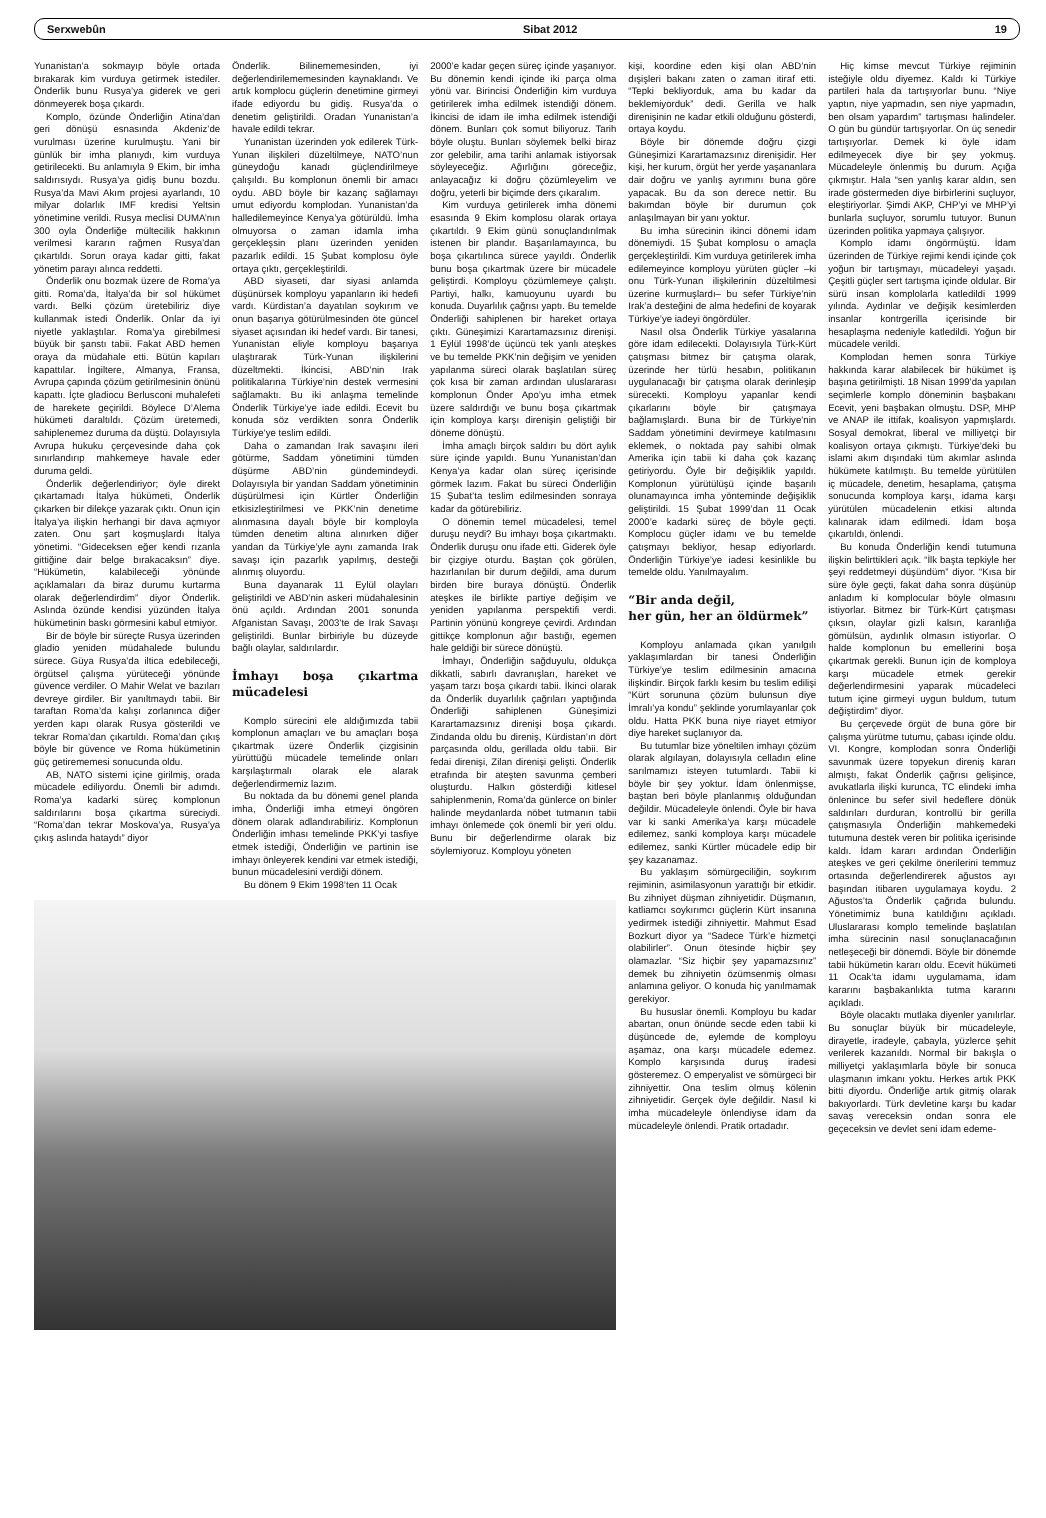Serxwebûn Sibat 2012 19
Yunanistan’a sokmayıp böyle ortada bırakarak kim vurduya getirmek istediler. Önderlik bunu Rusya’ya giderek ve geri dönmeyerek boşa çıkardı.
Komplo, özünde Önderliğin Atina’dan geri dönüşü esnasında Akdeniz’de vurulması üzerine kurulmuştu. Yani bir günlük bir imha planıydı, kim vurduya getirilecekti. Bu anlamıyla 9 Ekim, bir imha saldırısıydı. Rusya’ya gidiş bunu bozdu. Rusya’da Mavi Akım projesi ayarlandı, 10 milyar dolarlık IMF kredisi Yeltsin yönetimine verildi. Rusya meclisi DUMA’nın 300 oyla Önderliğe mültecilik hakkının verilmesi kararın rağmen Rusya’dan çıkartıldı. Sorun oraya kadar gitti, fakat yönetim parayı alınca reddetti.
Önderlik onu bozmak üzere de Roma’ya gitti. Roma’da, İtalya’da bir sol hükümet vardı. Belki çözüm üretebiliriz diye kullanmak istedi Önderlik. Onlar da iyi niyetle yaklaştılar. Roma’ya girebilmesi büyük bir şanstı tabii. Fakat ABD hemen oraya da müdahale etti. Bütün kapıları kapattılar. İngiltere, Almanya, Fransa, Avrupa çapında çözüm getirilmesinin önünü kapattı. İçte gladiocu Berlusconi muhalefeti de harekete geçirildi. Böylece D’Alema hükümeti daraltıldı. Çözüm üretemedi, sahiplenemez duruma da düştü. Dolayısıyla Avrupa hukuku çerçevesinde daha çok sınırlandırıp mahkemeye havale eder duruma geldi.
Önderlik değerlendiriyor; öyle direkt çıkartamadı İtalya hükümeti, Önderlik çıkarken bir dilekçe yazarak çıktı. Onun için İtalya’ya ilişkin herhangi bir dava açmıyor zaten. Onu şart koşmuşlardı İtalya yönetimi. “Gideceksen eğer kendi rızanla gittiğine dair belge bırakacaksın” diye. “Hükümetin, kalabileceği yönünde açıklamaları da biraz durumu kurtarma olarak değerlendirdim” diyor Önderlik. Aslında özünde kendisi yüzünden İtalya hükümetinin baskı görmesini kabul etmiyor.
Bir de böyle bir süreçte Rusya üzerinden gladio yeniden müdahalede bulundu sürece. Güya Rusya’da iltica edebileceği, örgütsel çalışma yürüteceği yönünde güvence verdiler. O Mahir Welat ve bazıları devreye girdiler. Bir yanıltmaydı tabii. Bir taraftan Roma’da kalışı zorlanınca diğer yerden kapı olarak Rusya gösterildi ve tekrar Roma’dan çıkartıldı. Roma’dan çıkış böyle bir güvence ve Roma hükümetinin güç getirememesi sonucunda oldu.
AB, NATO sistemi içine girilmiş, orada mücadele ediliyordu. Önemli bir adımdı. Roma’ya kadarki süreç komplonun saldırılarını boşa çıkartma süreciydi. “Roma’dan tekrar Moskova’ya, Rusya’ya çıkış aslında hataydı” diyor
Önderlik. Bilinememesinden, iyi değerlendirilememesinden kaynaklandı. Ve artık komplocu güçlerin denetimine girmeyi ifade ediyordu bu gidiş. Rusya’da o denetim geliştirildi. Oradan Yunanistan’a havale edildi tekrar.
Yunanistan üzerinden yok edilerek Türk-Yunan ilişkileri düzeltilmeye, NATO’nun güneydoğu kanadı güçlendirilmeye çalışıldı. Bu komplonun önemli bir amacı oydu. ABD böyle bir kazanç sağlamayı umut ediyordu komplodan. Yunanistan’da halledilemeyince Kenya’ya götürüldü. İmha olmuyorsa o zaman idamla imha gerçekleşsin planı üzerinden yeniden pazarlık edildi. 15 Şubat komplosu öyle ortaya çıktı, gerçekleştirildi.
ABD siyaseti, dar siyasi anlamda düşünürsek komployu yapanların iki hedefi vardı. Kürdistan’a dayatılan soykırım ve onun başarıya götürülmesinden öte güncel siyaset açısından iki hedef vardı. Bir tanesi, Yunanistan eliyle komployu başarıya ulaştırarak Türk-Yunan ilişkilerini düzeltmekti. İkincisi, ABD’nin Irak politikalarına Türkiye’nin destek vermesini sağlamaktı. Bu iki anlaşma temelinde Önderlik Türkiye’ye iade edildi. Ecevit bu konuda söz verdikten sonra Önderlik Türkiye’ye teslim edildi.
Daha o zamandan Irak savaşını ileri götürme, Saddam yönetimini tümden düşürme ABD’nin gündemindeydi. Dolayısıyla bir yandan Saddam yönetiminin düşürülmesi için Kürtler Önderliğin etkisizleştirilmesi ve PKK’nin denetime alınmasına dayalı böyle bir komployla tümden denetim altına alınırken diğer yandan da Türkiye’yle aynı zamanda Irak savaşı için pazarlık yapılmış, desteği alınmış oluyordu.
Buna dayanarak 11 Eylül olayları geliştirildi ve ABD’nin askeri müdahalesinin önü açıldı. Ardından 2001 sonunda Afganistan Savaşı, 2003’te de Irak Savaşı geliştirildi. Bunlar birbiriyle bu düzeyde bağlı olaylar, saldırılardır.
İmhayı boşa çıkartma mücadelesi
Komplo sürecini ele aldığımızda tabii komplonun amaçları ve bu amaçları boşa çıkartmak üzere Önderlik çizgisinin yürüttüğü mücadele temelinde onları karşılaştırmalı olarak ele alarak değerlendirmemiz lazım.
Bu noktada da bu dönemi genel planda imha, Önderliği imha etmeyi öngören dönem olarak adlandırabiliriz. Komplonun Önderliğin imhası temelinde PKK’yi tasfiye etmek istediği, Önderliğin ve partinin ise imhayı önleyerek kendini var etmek istediği, bunun mücadelesini verdiği dönem.
Bu dönem 9 Ekim 1998’ten 11 Ocak
2000’e kadar geçen süreç içinde yaşanıyor. Bu dönemin kendi içinde iki parça olma yönü var. Birincisi Önderliğin kim vurduya getirilerek imha edilmek istendiği dönem. İkincisi de idam ile imha edilmek istendiği dönem. Bunları çok somut biliyoruz. Tarih böyle oluştu. Bunları söylemek belki biraz zor gelebilir, ama tarihi anlamak istiyorsak söyleyeceğiz. Ağırlığını göreceğiz, anlayacağız ki doğru çözümleyelim ve doğru, yeterli bir biçimde ders çıkaralım.
Kim vurduya getirilerek imha dönemi esasında 9 Ekim komplosu olarak ortaya çıkartıldı. 9 Ekim günü sonuçlandırılmak istenen bir plandır. Başarılamayınca, bu boşa çıkartılınca sürece yayıldı. Önderlik bunu boşa çıkartmak üzere bir mücadele geliştirdi. Komployu çözümlemeye çalıştı. Partiyi, halkı, kamuoyunu uyardı bu konuda. Duyarlılık çağrısı yaptı. Bu temelde Önderliği sahiplenen bir hareket ortaya çıktı. Güneşimizi Karartamazsınız direnişi. 1 Eylül 1998’de üçüncü tek yanlı ateşkes ve bu temelde PKK’nin değişim ve yeniden yapılanma süreci olarak başlatılan süreç çok kısa bir zaman ardından uluslararası komplonun Önder Apo’yu imha etmek üzere saldırdığı ve bunu boşa çıkartmak için komploya karşı direnişin geliştiği bir döneme dönüştü.
İmha amaçlı birçok saldırı bu dört aylık süre içinde yapıldı. Bunu Yunanistan’dan Kenya’ya kadar olan süreç içerisinde görmek lazım. Fakat bu süreci Önderliğin 15 Şubat’ta teslim edilmesinden sonraya kadar da götürebiliriz.
O dönemin temel mücadelesi, temel duruşu neydi? Bu imhayı boşa çıkartmaktı. Önderlik duruşu onu ifade etti. Giderek öyle bir çizgiye oturdu. Baştan çok görülen, hazırlanılan bir durum değildi, ama durum birden bire buraya dönüştü. Önderlik ateşkes ile birlikte partiye değişim ve yeniden yapılanma perspektifi verdi. Partinin yönünü kongreye çevirdi. Ardından gittikçe komplonun ağır bastığı, egemen hale geldiği bir sürece dönüştü.
İmhayı, Önderliğin sağduyulu, oldukça dikkatli, sabırlı davranışları, hareket ve yaşam tarzı boşa çıkardı tabii. İkinci olarak da Önderlik duyarlılık çağrıları yaptığında Önderliği sahiplenen Güneşimizi Karartamazsınız direnişi boşa çıkardı. Zindanda oldu bu direniş, Kürdistan’ın dört parçasında oldu, gerillada oldu tabii. Bir fedai direnişi, Zilan direnişi gelişti. Önderlik etrafında bir ateşten savunma çemberi oluşturdu. Halkın gösterdiği kitlesel sahiplenmenin, Roma’da günlerce on binler halinde meydanlarda nöbet tutmanın tabii imhayı önlemede çok önemli bir yeri oldu. Bunu bir değerlendirme olarak biz söylemiyoruz. Komployu yöneten
kişi, koordine eden kişi olan ABD’nin dışişleri bakanı zaten o zaman itiraf etti. “Tepki bekliyorduk, ama bu kadar da beklemiyorduk” dedi. Gerilla ve halk direnişinin ne kadar etkili olduğunu gösterdi, ortaya koydu.
Böyle bir dönemde doğru çizgi Güneşimizi Karartamazsınız direnişidir. Her kişi, her kurum, örgüt her yerde yaşananlara dair doğru ve yanlış ayrımını buna göre yapacak. Bu da son derece nettir. Bu bakımdan böyle bir durumun çok anlaşılmayan bir yanı yoktur.
Bu imha sürecinin ikinci dönemi idam dönemiydi. 15 Şubat komplosu o amaçla gerçekleştirildi. Kim vurduya getirilerek imha edilemeyince komployu yürüten güçler –ki onu Türk-Yunan ilişkilerinin düzeltilmesi üzerine kurmuşlardı– bu sefer Türkiye’nin Irak’a desteğini de alma hedefini de koyarak Türkiye’ye iadeyi öngördüler.
Nasıl olsa Önderlik Türkiye yasalarına göre idam edilecekti. Dolayısıyla Türk-Kürt çatışması bitmez bir çatışma olarak, üzerinde her türlü hesabın, politikanın uygulanacağı bir çatışma olarak derinleşip sürecekti. Komployu yapanlar kendi çıkarlarını böyle bir çatışmaya bağlamışlardı. Buna bir de Türkiye’nin Saddam yönetimini devirmeye katılmasını eklemek, o noktada pay sahibi olmak Amerika için tabii ki daha çok kazanç getiriyordu. Öyle bir değişiklik yapıldı. Komplonun yürütülüşü içinde başarılı olunamayınca imha yönteminde değişiklik geliştirildi. 15 Şubat 1999’dan 11 Ocak 2000’e kadarki süreç de böyle geçti. Komplocu güçler idamı ve bu temelde çatışmayı bekliyor, hesap ediyorlardı. Önderliğin Türkiye’ye iadesi kesinlikle bu temelde oldu. Yanılmayalım.
“Bir anda değil,
her gün, her an öldürmek”
Komployu anlamada çıkan yanılgılı yaklaşımlardan bir tanesi Önderliğin Türkiye’ye teslim edilmesinin amacına ilişkindir. Birçok farklı kesim bu teslim edilişi “Kürt sorununa çözüm bulunsun diye İmralı’ya kondu” şeklinde yorumlayanlar çok oldu. Hatta PKK buna niye riayet etmiyor diye hareket suçlanıyor da.
Bu tutumlar bize yöneltilen imhayı çözüm olarak algılayan, dolayısıyla celladın eline sarılmamızı isteyen tutumlardı. Tabii ki böyle bir şey yoktur. İdam önlenmişse, baştan beri böyle planlanmış olduğundan değildir. Mücadeleyle önlendi. Öyle bir hava var ki sanki Amerika’ya karşı mücadele edilemez, sanki komploya karşı mücadele edilemez, sanki Kürtler mücadele edip bir şey kazanamaz.
Bu yaklaşım sömürgeciliğin, soykırım rejiminin, asimilasyonun yarattığı bir etkidir. Bu zihniyet düşman zihniyetidir. Düşmanın, katliamcı soykırımcı güçlerin Kürt insanına yedirmek istediği zihniyettir. Mahmut Esad Bozkurt diyor ya “Sadece Türk’e hizmetçi olabilirler”. Onun ötesinde hiçbir şey olamazlar. “Siz hiçbir şey yapamazsınız” demek bu zihniyetin özümsenmiş olması anlamına geliyor. O konuda hiç yanılmamak gerekiyor.
Bu hususlar önemli. Komployu bu kadar abartan, onun önünde secde eden tabii ki düşüncede de, eylemde de komployu aşamaz, ona karşı mücadele edemez. Komplo karşısında duruş iradesi gösteremez. O emperyalist ve sömürgeci bir zihniyettir. Ona teslim olmuş kölenin zihniyetidir. Gerçek öyle değildir. Nasıl ki imha mücadeleyle önlendiyse idam da mücadeleyle önlendi. Pratik ortadadır.
Hiç kimse mevcut Türkiye rejiminin isteğiyle oldu diyemez. Kaldı ki Türkiye partileri hala da tartışıyorlar bunu. “Niye yaptın, niye yapmadın, sen niye yapmadın, ben olsam yapardım” tartışması halindeler. O gün bu gündür tartışıyorlar. On üç senedir tartışıyorlar. Demek ki öyle idam edilmeyecek diye bir şey yokmuş. Mücadeleyle önlenmiş bu durum. Açığa çıkmıştır. Hala “sen yanlış karar aldın, sen irade göstermeden diye birbirlerini suçluyor, eleştiriyorlar. Şimdi AKP, CHP’yi ve MHP’yi bunlarla suçluyor, sorumlu tutuyor. Bunun üzerinden politika yapmaya çalışıyor.
Komplo idamı öngörmüştü. İdam üzerinden de Türkiye rejimi kendi içinde çok yoğun bir tartışmayı, mücadeleyi yaşadı. Çeşitli güçler sert tartışma içinde oldular. Bir sürü insan komplolarla katledildi 1999 yılında. Aydınlar ve değişik kesimlerden insanlar kontrgerilla içerisinde bir hesaplaşma nedeniyle katledildi. Yoğun bir mücadele verildi.
Komplodan hemen sonra Türkiye hakkında karar alabilecek bir hükümet iş başına getirilmişti. 18 Nisan 1999’da yapılan seçimlerle komplo döneminin başbakanı Ecevit, yeni başbakan olmuştu. DSP, MHP ve ANAP ile ittifak, koalisyon yapmışlardı. Sosyal demokrat, liberal ve milliyetçi bir koalisyon ortaya çıkmıştı. Türkiye’deki bu islami akım dışındaki tüm akımlar aslında hükümete katılmıştı. Bu temelde yürütülen iç mücadele, denetim, hesaplama, çatışma sonucunda komploya karşı, idama karşı yürütülen mücadelenin etkisi altında kalınarak idam edilmedi. İdam boşa çıkartıldı, önlendi.
Bu konuda Önderliğin kendi tutumuna ilişkin belirttikleri açık. “İlk başta tepkiyle her şeyi reddetmeyi düşündüm” diyor. “Kısa bir süre öyle geçti, fakat daha sonra düşünüp anladım ki komplocular böyle olmasını istiyorlar. Bitmez bir Türk-Kürt çatışması çıksın, olaylar gizli kalsın, karanlığa gömülsün, aydınlık olmasın istiyorlar. O halde komplonun bu emellerini boşa çıkartmak gerekli. Bunun için de komploya karşı mücadele etmek gerekir değerlendirmesini yaparak mücadeleci tutum içine girmeyi uygun buldum, tutum değiştirdim” diyor.
Bu çerçevede örgüt de buna göre bir çalışma yürütme tutumu, çabası içinde oldu. VI. Kongre, komplodan sonra Önderliği savunmak üzere topyekun direniş kararı almıştı, fakat Önderlik çağrısı gelişince, avukatlarla ilişki kurunca, TC elindeki imha önlenince bu sefer sivil hedeflere dönük saldırıları durduran, kontrollü bir gerilla çatışmasıyla Önderliğin mahkemedeki tutumuna destek veren bir politika içerisinde kaldı. İdam kararı ardından Önderliğin ateşkes ve geri çekilme önerilerini temmuz ortasında değerlendirerek ağustos ayı başından itibaren uygulamaya koydu. 2 Ağustos’ta Önderlik çağrıda bulundu. Yönetimimiz buna katıldığını açıkladı. Uluslararası komplo temelinde başlatılan imha sürecinin nasıl sonuçlanacağının netleşeceği bir dönemdi. Böyle bir dönemde tabii hükümetin kararı oldu. Ecevit hükümeti 11 Ocak’ta idamı uygulamama, idam kararını başbakanlıkta tutma kararını açıkladı.
Böyle olacaktı mutlaka diyenler yanılırlar. Bu sonuçlar büyük bir mücadeleyle, dirayetle, iradeyle, çabayla, yüzlerce şehit verilerek kazanıldı. Normal bir bakışla o milliyetçi yaklaşımlarla böyle bir sonuca ulaşmanın imkanı yoktu. Herkes artık PKK bitti diyordu. Önderliğe artık gitmiş olarak bakıyorlardı. Türk devletine karşı bu kadar savaş vereceksin ondan sonra ele geçeceksin ve devlet seni idam edeme-